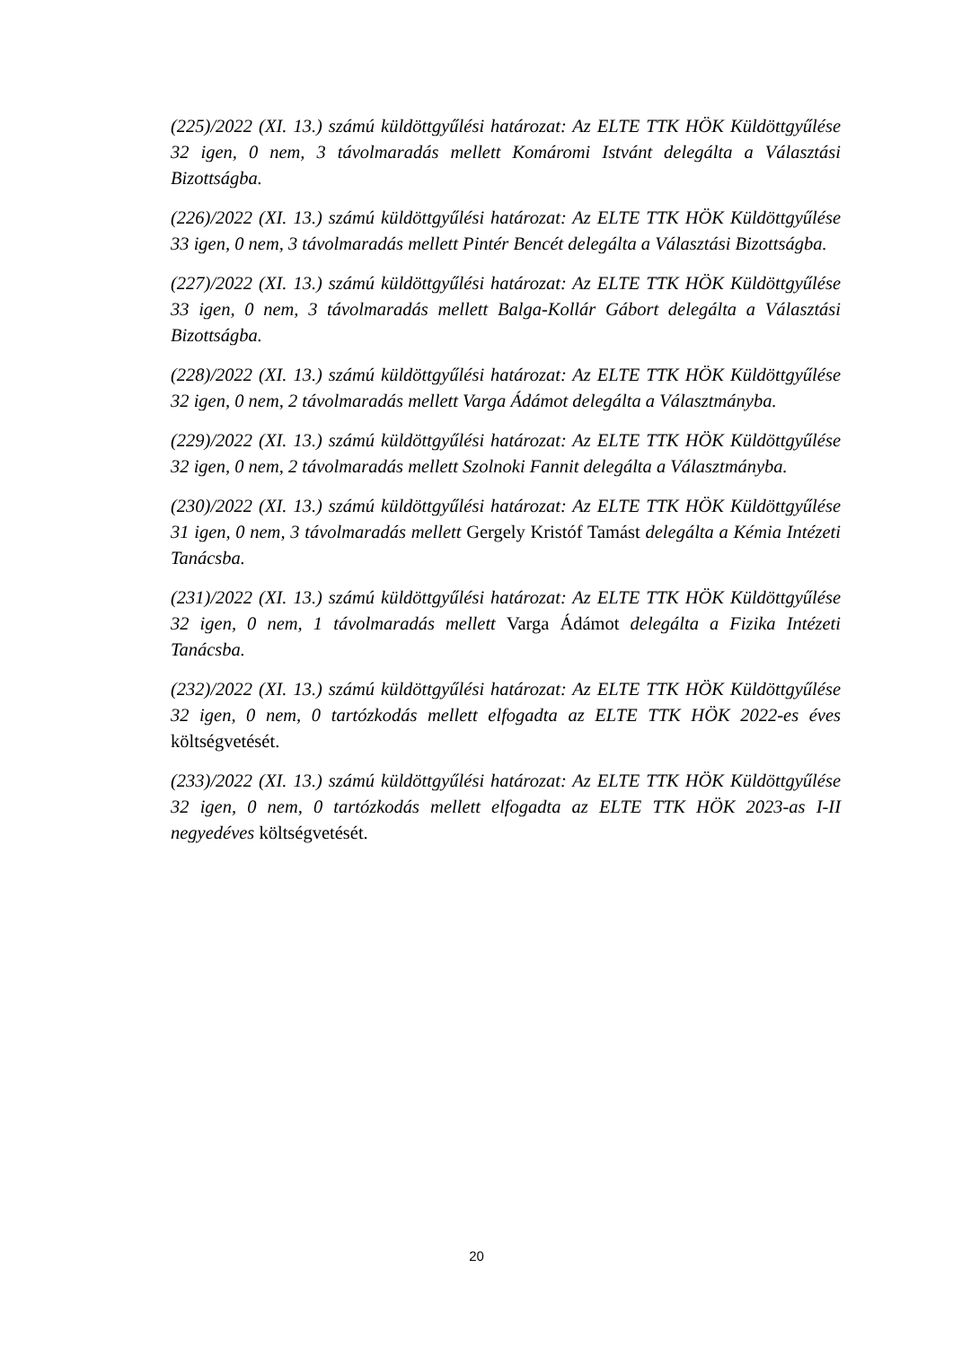(225)/2022 (XI. 13.) számú küldöttgyűlési határozat: Az ELTE TTK HÖK Küldöttgyűlése 32 igen, 0 nem, 3 távolmaradás mellett Komáromi Istvánt delegálta a Választási Bizottságba.
(226)/2022 (XI. 13.) számú küldöttgyűlési határozat: Az ELTE TTK HÖK Küldöttgyűlése 33 igen, 0 nem, 3 távolmaradás mellett Pintér Bencét delegálta a Választási Bizottságba.
(227)/2022 (XI. 13.) számú küldöttgyűlési határozat: Az ELTE TTK HÖK Küldöttgyűlése 33 igen, 0 nem, 3 távolmaradás mellett Balga-Kollár Gábort delegálta a Választási Bizottságba.
(228)/2022 (XI. 13.) számú küldöttgyűlési határozat: Az ELTE TTK HÖK Küldöttgyűlése 32 igen, 0 nem, 2 távolmaradás mellett Varga Ádámot delegálta a Választmányba.
(229)/2022 (XI. 13.) számú küldöttgyűlési határozat: Az ELTE TTK HÖK Küldöttgyűlése 32 igen, 0 nem, 2 távolmaradás mellett Szolnoki Fannit delegálta a Választmányba.
(230)/2022 (XI. 13.) számú küldöttgyűlési határozat: Az ELTE TTK HÖK Küldöttgyűlése 31 igen, 0 nem, 3 távolmaradás mellett Gergely Kristóf Tamást delegálta a Kémia Intézeti Tanácsba.
(231)/2022 (XI. 13.) számú küldöttgyűlési határozat: Az ELTE TTK HÖK Küldöttgyűlése 32 igen, 0 nem, 1 távolmaradás mellett Varga Ádámot delegálta a Fizika Intézeti Tanácsba.
(232)/2022 (XI. 13.) számú küldöttgyűlési határozat: Az ELTE TTK HÖK Küldöttgyűlése 32 igen, 0 nem, 0 tartózkodás mellett elfogadta az ELTE TTK HÖK 2022-es éves költségvetését.
(233)/2022 (XI. 13.) számú küldöttgyűlési határozat: Az ELTE TTK HÖK Küldöttgyűlése 32 igen, 0 nem, 0 tartózkodás mellett elfogadta az ELTE TTK HÖK 2023-as I-II negyedéves költségvetését.
20